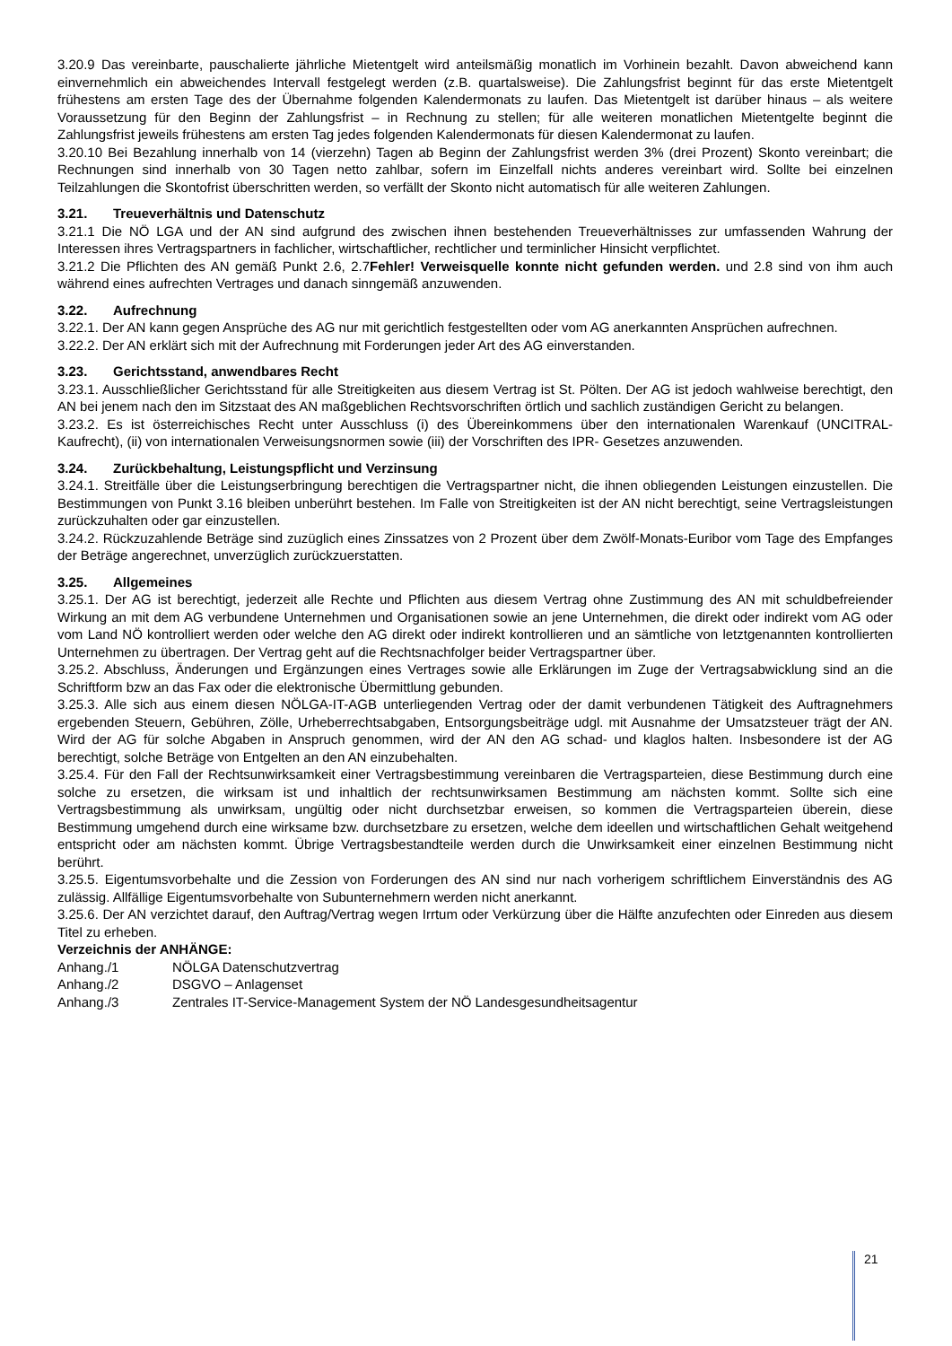3.20.9 Das vereinbarte, pauschalierte jährliche Mietentgelt wird anteilsmäßig monatlich im Vorhinein bezahlt. Davon abweichend kann einvernehmlich ein abweichendes Intervall festgelegt werden (z.B. quartalsweise). Die Zahlungsfrist beginnt für das erste Mietentgelt frühestens am ersten Tage des der Übernahme folgenden Kalendermonats zu laufen. Das Mietentgelt ist darüber hinaus – als weitere Voraussetzung für den Beginn der Zahlungsfrist – in Rechnung zu stellen; für alle weiteren monatlichen Mietentgelte beginnt die Zahlungsfrist jeweils frühestens am ersten Tag jedes folgenden Kalendermonats für diesen Kalendermonat zu laufen.
3.20.10 Bei Bezahlung innerhalb von 14 (vierzehn) Tagen ab Beginn der Zahlungsfrist werden 3% (drei Prozent) Skonto vereinbart; die Rechnungen sind innerhalb von 30 Tagen netto zahlbar, sofern im Einzelfall nichts anderes vereinbart wird. Sollte bei einzelnen Teilzahlungen die Skontofrist überschritten werden, so verfällt der Skonto nicht automatisch für alle weiteren Zahlungen.
3.21. Treueverhältnis und Datenschutz
3.21.1 Die NÖ LGA und der AN sind aufgrund des zwischen ihnen bestehenden Treueverhältnisses zur umfassenden Wahrung der Interessen ihres Vertragspartners in fachlicher, wirtschaftlicher, rechtlicher und terminlicher Hinsicht verpflichtet.
3.21.2 Die Pflichten des AN gemäß Punkt 2.6, 2.7Fehler! Verweisquelle konnte nicht gefunden werden. und 2.8 sind von ihm auch während eines aufrechten Vertrages und danach sinngemäß anzuwenden.
3.22. Aufrechnung
3.22.1. Der AN kann gegen Ansprüche des AG nur mit gerichtlich festgestellten oder vom AG anerkannten Ansprüchen aufrechnen.
3.22.2. Der AN erklärt sich mit der Aufrechnung mit Forderungen jeder Art des AG einverstanden.
3.23. Gerichtsstand, anwendbares Recht
3.23.1. Ausschließlicher Gerichtsstand für alle Streitigkeiten aus diesem Vertrag ist St. Pölten. Der AG ist jedoch wahlweise berechtigt, den AN bei jenem nach den im Sitzstaat des AN maßgeblichen Rechtsvorschriften örtlich und sachlich zuständigen Gericht zu belangen.
3.23.2. Es ist österreichisches Recht unter Ausschluss (i) des Übereinkommens über den internationalen Warenkauf (UNCITRAL- Kaufrecht), (ii) von internationalen Verweisungsnormen sowie (iii) der Vorschriften des IPR- Gesetzes anzuwenden.
3.24. Zurückbehaltung, Leistungspflicht und Verzinsung
3.24.1. Streitfälle über die Leistungserbringung berechtigen die Vertragspartner nicht, die ihnen obliegenden Leistungen einzustellen. Die Bestimmungen von Punkt 3.16 bleiben unberührt bestehen. Im Falle von Streitigkeiten ist der AN nicht berechtigt, seine Vertragsleistungen zurückzuhalten oder gar einzustellen.
3.24.2. Rückzuzahlende Beträge sind zuzüglich eines Zinssatzes von 2 Prozent über dem Zwölf-Monats-Euribor vom Tage des Empfanges der Beträge angerechnet, unverzüglich zurückzuerstatten.
3.25. Allgemeines
3.25.1. Der AG ist berechtigt, jederzeit alle Rechte und Pflichten aus diesem Vertrag ohne Zustimmung des AN mit schuldbefreiender Wirkung an mit dem AG verbundene Unternehmen und Organisationen sowie an jene Unternehmen, die direkt oder indirekt vom AG oder vom Land NÖ kontrolliert werden oder welche den AG direkt oder indirekt kontrollieren und an sämtliche von letztgenannten kontrollierten Unternehmen zu übertragen. Der Vertrag geht auf die Rechtsnachfolger beider Vertragspartner über.
3.25.2. Abschluss, Änderungen und Ergänzungen eines Vertrages sowie alle Erklärungen im Zuge der Vertragsabwicklung sind an die Schriftform bzw an das Fax oder die elektronische Übermittlung gebunden.
3.25.3. Alle sich aus einem diesen NÖLGA-IT-AGB unterliegenden Vertrag oder der damit verbundenen Tätigkeit des Auftragnehmers ergebenden Steuern, Gebühren, Zölle, Urheberrechtsabgaben, Entsorgungsbeiträge udgl. mit Ausnahme der Umsatzsteuer trägt der AN. Wird der AG für solche Abgaben in Anspruch genommen, wird der AN den AG schad- und klaglos halten. Insbesondere ist der AG berechtigt, solche Beträge von Entgelten an den AN einzubehalten.
3.25.4. Für den Fall der Rechtsunwirksamkeit einer Vertragsbestimmung vereinbaren die Vertragsparteien, diese Bestimmung durch eine solche zu ersetzen, die wirksam ist und inhaltlich der rechtsunwirksamen Bestimmung am nächsten kommt. Sollte sich eine Vertragsbestimmung als unwirksam, ungültig oder nicht durchsetzbar erweisen, so kommen die Vertragsparteien überein, diese Bestimmung umgehend durch eine wirksame bzw. durchsetzbare zu ersetzen, welche dem ideellen und wirtschaftlichen Gehalt weitgehend entspricht oder am nächsten kommt. Übrige Vertragsbestandteile werden durch die Unwirksamkeit einer einzelnen Bestimmung nicht berührt.
3.25.5. Eigentumsvorbehalte und die Zession von Forderungen des AN sind nur nach vorherigem schriftlichem Einverständnis des AG zulässig. Allfällige Eigentumsvorbehalte von Subunternehmern werden nicht anerkannt.
3.25.6. Der AN verzichtet darauf, den Auftrag/Vertrag wegen Irrtum oder Verkürzung über die Hälfte anzufechten oder Einreden aus diesem Titel zu erheben.
Verzeichnis der ANHÄNGE:
Anhang./1 NÖLGA Datenschutzvertrag
Anhang./2 DSGVO – Anlagenset
Anhang./3 Zentrales IT-Service-Management System der NÖ Landesgesundheitsagentur
21